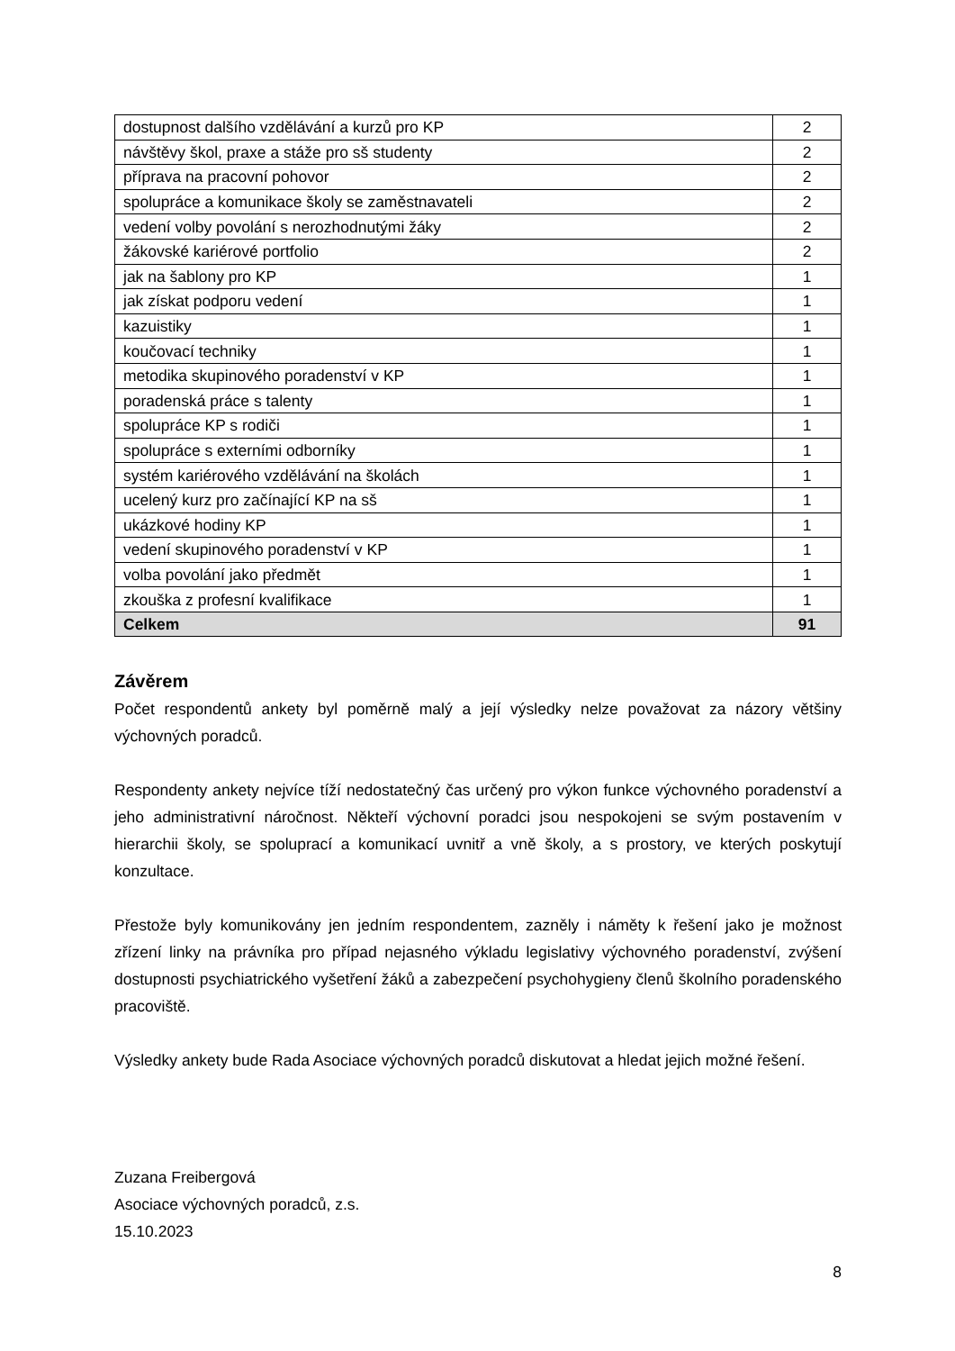| dostupnost dalšího vzdělávání a kurzů pro KP | 2 |
| návštěvy škol, praxe a stáže pro sš studenty | 2 |
| příprava na pracovní pohovor | 2 |
| spolupráce a komunikace školy se zaměstnavateli | 2 |
| vedení volby povolání s nerozhodnutými žáky | 2 |
| žákovské kariérové portfolio | 2 |
| jak na šablony pro KP | 1 |
| jak získat podporu vedení | 1 |
| kazuistiky | 1 |
| koučovací techniky | 1 |
| metodika skupinového poradenství v KP | 1 |
| poradenská práce s talenty | 1 |
| spolupráce KP s rodiči | 1 |
| spolupráce s externími odborníky | 1 |
| systém kariérového vzdělávání na školách | 1 |
| ucelený kurz pro začínající KP na sš | 1 |
| ukázkové hodiny KP | 1 |
| vedení skupinového poradenství v KP | 1 |
| volba povolání jako předmět | 1 |
| zkouška z profesní kvalifikace | 1 |
| Celkem | 91 |
Závěrem
Počet respondentů ankety byl poměrně malý a její výsledky nelze považovat za názory většiny výchovných poradců.
Respondenty ankety nejvíce tíží nedostatečný čas určený pro výkon funkce výchovného poradenství a jeho administrativní náročnost. Někteří výchovní poradci jsou nespokojeni se svým postavením v hierarchii školy, se spoluprací a komunikací uvnitř a vně školy, a s prostory, ve kterých poskytují konzultace.
Přestože byly komunikovány jen jedním respondentem, zazněly i náměty k řešení jako je možnost zřízení linky na právníka pro případ nejasného výkladu legislativy výchovného poradenství, zvýšení dostupnosti psychiatrického vyšetření žáků a zabezpečení psychohygieny členů školního poradenského pracoviště.
Výsledky ankety bude Rada Asociace výchovných poradců diskutovat a hledat jejich možné řešení.
Zuzana Freibergová
Asociace výchovných poradců, z.s.
15.10.2023
8